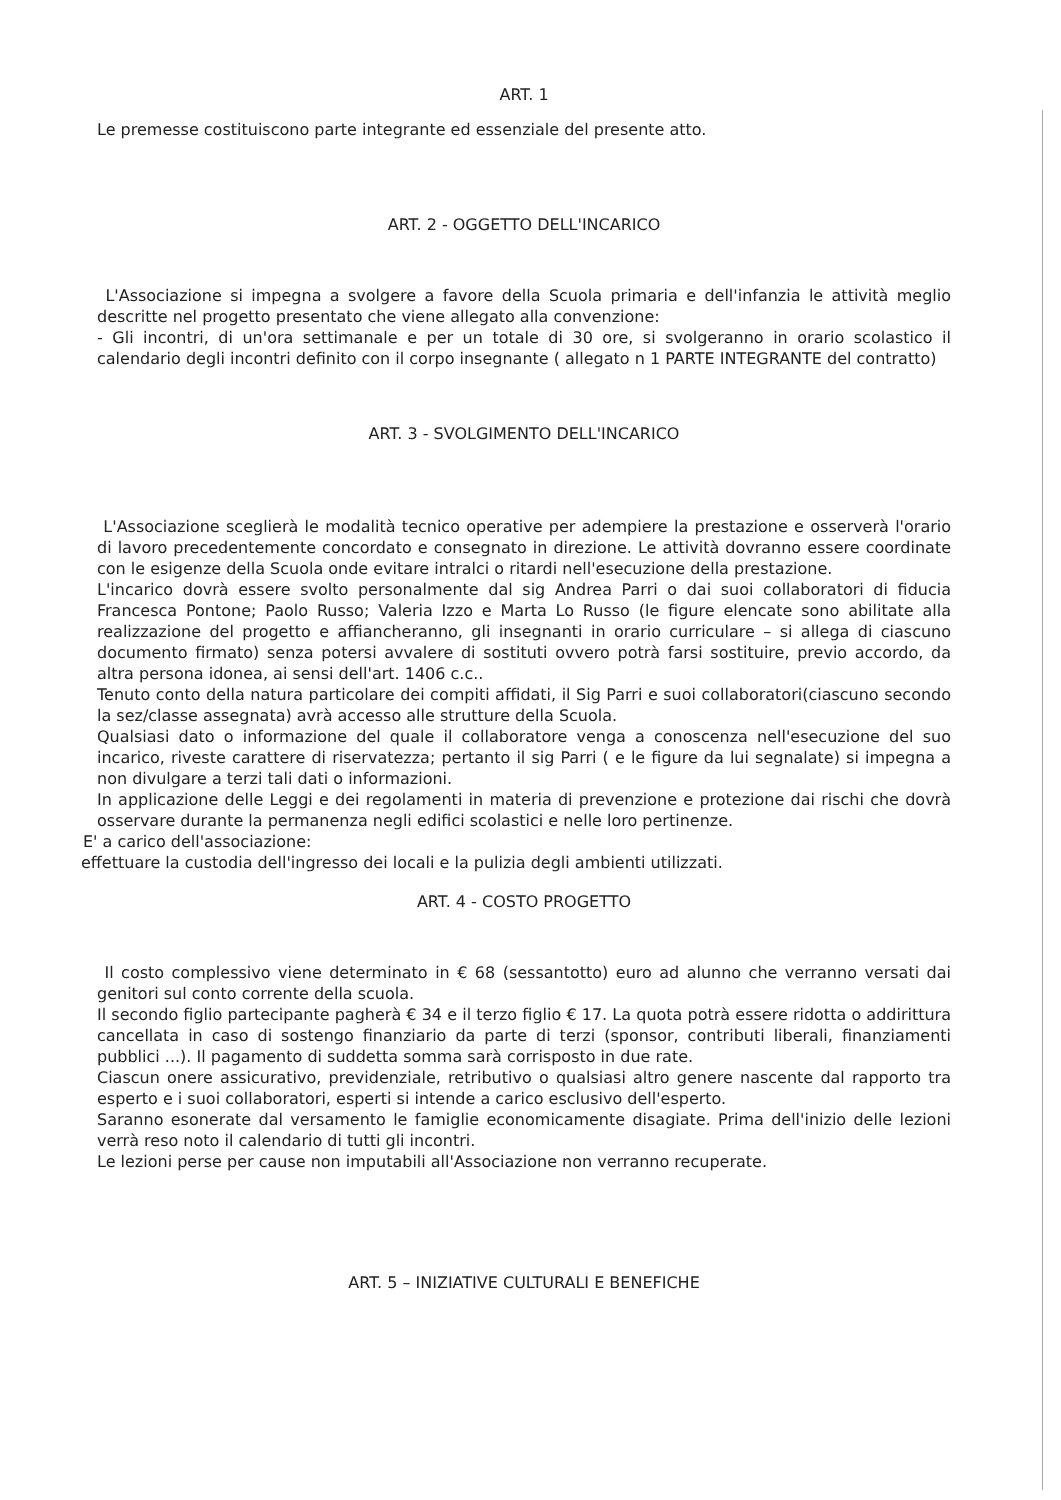ART. 1
Le premesse costituiscono parte integrante ed essenziale del presente atto.
ART. 2 - OGGETTO DELL'INCARICO
L'Associazione si impegna a svolgere a favore della Scuola primaria e dell'infanzia le attività meglio descritte nel progetto presentato che viene allegato alla convenzione:
- Gli incontri, di un'ora settimanale e per un totale di 30 ore, si svolgeranno in orario scolastico il calendario degli incontri definito con il corpo insegnante ( allegato n 1 PARTE INTEGRANTE del contratto)
ART. 3 - SVOLGIMENTO DELL'INCARICO
L'Associazione sceglierà le modalità tecnico operative per adempiere la prestazione e osserverà l'orario di lavoro precedentemente concordato e consegnato in direzione. Le attività dovranno essere coordinate con le esigenze della Scuola onde evitare intralci o ritardi nell'esecuzione della prestazione.
L'incarico dovrà essere svolto personalmente dal sig Andrea Parri o dai suoi collaboratori di fiducia Francesca Pontone; Paolo Russo; Valeria Izzo e Marta Lo Russo (le figure elencate sono abilitate alla realizzazione del progetto e affiancheranno, gli insegnanti in orario curriculare – si allega di ciascuno documento firmato) senza potersi avvalere di sostituti ovvero potrà farsi sostituire, previo accordo, da altra persona idonea, ai sensi dell'art. 1406 c.c..
Tenuto conto della natura particolare dei compiti affidati, il Sig Parri e suoi collaboratori(ciascuno secondo la sez/classe assegnata) avrà accesso alle strutture della Scuola.
Qualsiasi dato o informazione del quale il collaboratore venga a conoscenza nell'esecuzione del suo incarico, riveste carattere di riservatezza; pertanto il sig Parri ( e le figure da lui segnalate) si impegna a non divulgare a terzi tali dati o informazioni.
In applicazione delle Leggi e dei regolamenti in materia di prevenzione e protezione dai rischi che dovrà osservare durante la permanenza negli edifici scolastici e nelle loro pertinenze.
E' a carico dell'associazione:
effettuare la custodia dell'ingresso dei locali e la pulizia degli ambienti utilizzati.
ART. 4 - COSTO PROGETTO
Il costo complessivo viene determinato in € 68 (sessantotto) euro ad alunno che verranno versati dai genitori sul conto corrente della scuola.
Il secondo figlio partecipante pagherà € 34 e il terzo figlio € 17. La quota potrà essere ridotta o addirittura cancellata in caso di sostengo finanziario da parte di terzi (sponsor, contributi liberali, finanziamenti pubblici ...). Il pagamento di suddetta somma sarà corrisposto in due rate.
Ciascun onere assicurativo, previdenziale, retributivo o qualsiasi altro genere nascente dal rapporto tra esperto e i suoi collaboratori, esperti si intende a carico esclusivo dell'esperto.
Saranno esonerate dal versamento le famiglie economicamente disagiate. Prima dell'inizio delle lezioni verrà reso noto il calendario di tutti gli incontri.
Le lezioni perse per cause non imputabili all'Associazione non verranno recuperate.
ART. 5 – INIZIATIVE CULTURALI E BENEFICHE